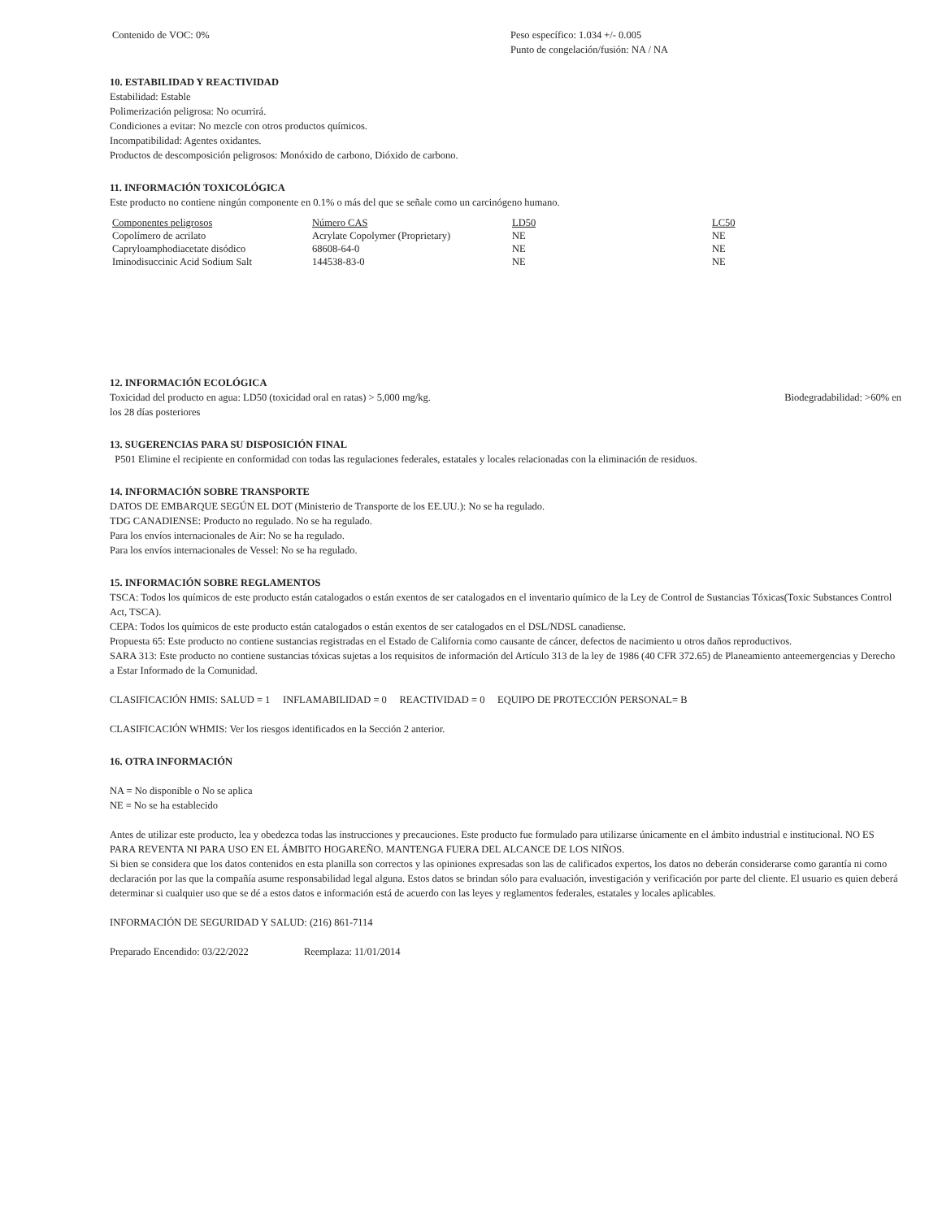Contenido de VOC: 0% Peso específico: 1.034 +/- 0.005
Punto de congelación/fusión: NA / NA
10. ESTABILIDAD Y REACTIVIDAD
Estabilidad: Estable
Polimerización peligrosa: No ocurrirá.
Condiciones a evitar: No mezcle con otros productos químicos.
Incompatibilidad: Agentes oxidantes.
Productos de descomposición peligrosos: Monóxido de carbono, Dióxido de carbono.
11. INFORMACIÓN TOXICOLÓGICA
Este producto no contiene ningún componente en 0.1% o más del que se señale como un carcinógeno humano.
| Componentes peligrosos | Número CAS | LD50 | LC50 |
| --- | --- | --- | --- |
| Copolímero de acrilato | Acrylate Copolymer (Proprietary) | NE | NE |
| Capryloamphodiacetate disódico | 68608-64-0 | NE | NE |
| Iminodisuccinic Acid Sodium Salt | 144538-83-0 | NE | NE |
12. INFORMACIÓN ECOLÓGICA
Toxicidad del producto en agua: LD50 (toxicidad oral en ratas) > 5,000 mg/kg. Biodegradabilidad: >60% en
los 28 días posteriores
13. SUGERENCIAS PARA SU DISPOSICIÓN FINAL
P501 Elimine el recipiente en conformidad con todas las regulaciones federales, estatales y locales relacionadas con la eliminación de residuos.
14. INFORMACIÓN SOBRE TRANSPORTE
DATOS DE EMBARQUE SEGÚN EL DOT (Ministerio de Transporte de los EE.UU.): No se ha regulado.
TDG CANADIENSE: Producto no regulado. No se ha regulado.
Para los envíos internacionales de Air: No se ha regulado.
Para los envíos internacionales de Vessel: No se ha regulado.
15. INFORMACIÓN SOBRE REGLAMENTOS
TSCA: Todos los químicos de este producto están catalogados o están exentos de ser catalogados en el inventario químico de la Ley de Control de Sustancias Tóxicas(Toxic Substances Control Act, TSCA).
CEPA: Todos los químicos de este producto están catalogados o están exentos de ser catalogados en el DSL/NDSL canadiense.
Propuesta 65: Este producto no contiene sustancias registradas en el Estado de California como causante de cáncer, defectos de nacimiento u otros daños reproductivos.
SARA 313: Este producto no contiene sustancias tóxicas sujetas a los requisitos de información del Artículo 313 de la ley de 1986 (40 CFR 372.65) de Planeamiento anteemergencias y Derecho a Estar Informado de la Comunidad.
CLASIFICACIÓN HMIS: SALUD = 1 INFLAMABILIDAD = 0 REACTIVIDAD = 0 EQUIPO DE PROTECCIÓN PERSONAL= B
CLASIFICACIÓN WHMIS: Ver los riesgos identificados en la Sección 2 anterior.
16. OTRA INFORMACIÓN
NA = No disponible o No se aplica
NE = No se ha establecido
Antes de utilizar este producto, lea y obedezca todas las instrucciones y precauciones. Este producto fue formulado para utilizarse únicamente en el ámbito industrial e institucional. NO ES PARA REVENTA NI PARA USO EN EL ÁMBITO HOGAREÑO. MANTENGA FUERA DEL ALCANCE DE LOS NIÑOS.
Si bien se considera que los datos contenidos en esta planilla son correctos y las opiniones expresadas son las de calificados expertos, los datos no deberán considerarse como garantía ni como declaración por las que la compañía asume responsabilidad legal alguna. Estos datos se brindan sólo para evaluación, investigación y verificación por parte del cliente. El usuario es quien deberá determinar si cualquier uso que se dé a estos datos e información está de acuerdo con las leyes y reglamentos federales, estatales y locales aplicables.
INFORMACIÓN DE SEGURIDAD Y SALUD: (216) 861-7114
Preparado Encendido: 03/22/2022 Reemplaza: 11/01/2014